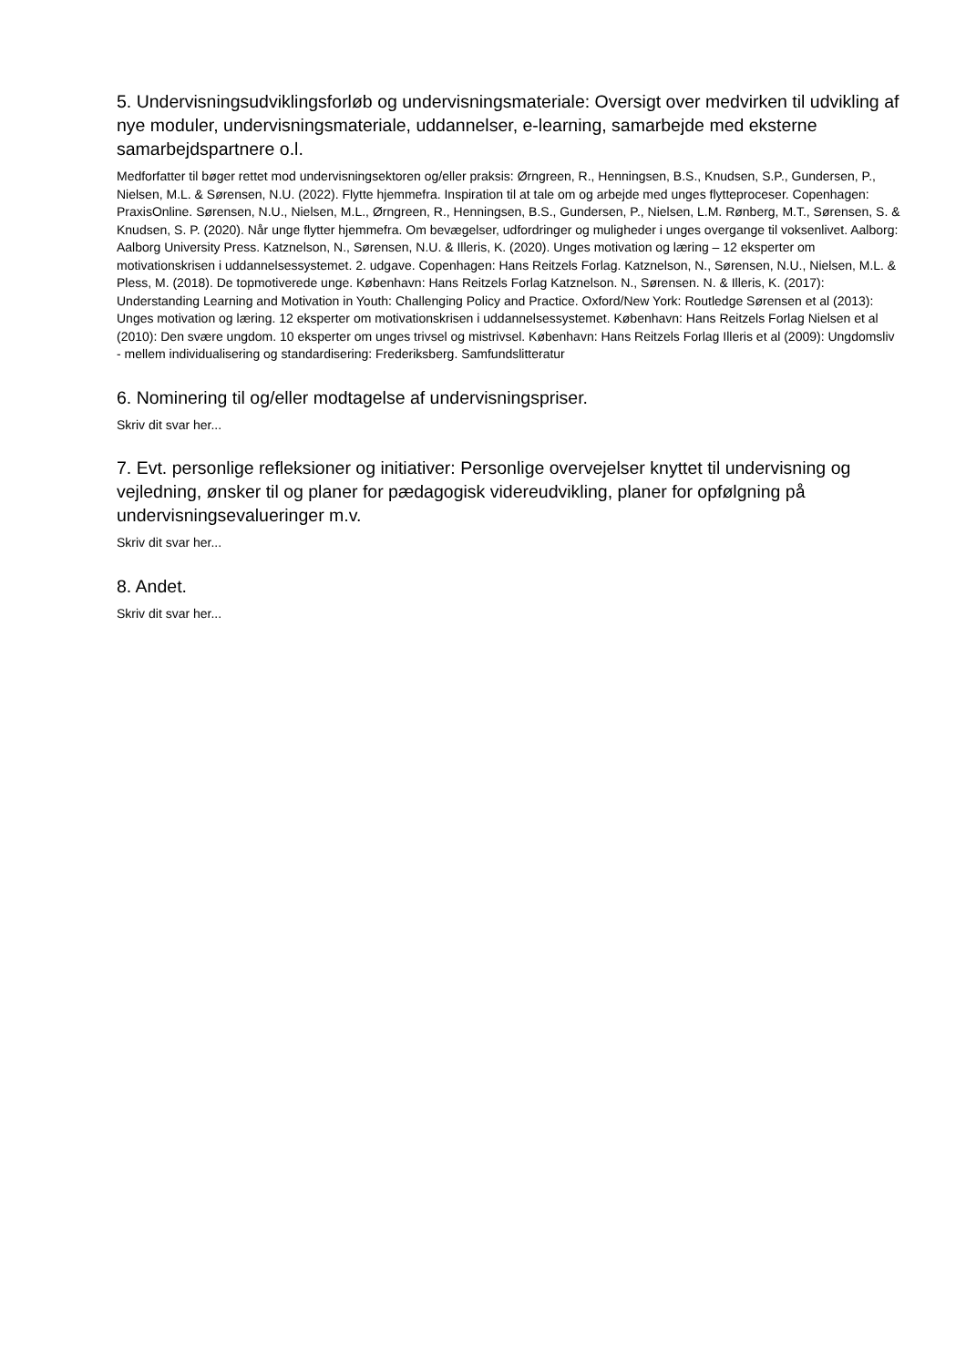5. Undervisningsudviklingsforløb og undervisningsmateriale: Oversigt over medvirken til udvikling af nye moduler, undervisningsmateriale, uddannelser, e-learning, samarbejde med eksterne samarbejdspartnere o.l.
Medforfatter til bøger rettet mod undervisningsektoren og/eller praksis: Ørngreen, R., Henningsen, B.S., Knudsen, S.P., Gundersen, P., Nielsen, M.L. & Sørensen, N.U. (2022). Flytte hjemmefra. Inspiration til at tale om og arbejde med unges flytteproceser. Copenhagen: PraxisOnline. Sørensen, N.U., Nielsen, M.L., Ørngreen, R., Henningsen, B.S., Gundersen, P., Nielsen, L.M. Rønberg, M.T., Sørensen, S. & Knudsen, S. P. (2020). Når unge flytter hjemmefra. Om bevægelser, udfordringer og muligheder i unges overgange til voksenlivet. Aalborg: Aalborg University Press. Katznelson, N., Sørensen, N.U. & Illeris, K. (2020). Unges motivation og læring – 12 eksperter om motivationskrisen i uddannelsessystemet. 2. udgave. Copenhagen: Hans Reitzels Forlag. Katznelson, N., Sørensen, N.U., Nielsen, M.L. & Pless, M. (2018). De topmotiverede unge. København: Hans Reitzels Forlag Katznelson. N., Sørensen. N. & Illeris, K. (2017): Understanding Learning and Motivation in Youth: Challenging Policy and Practice. Oxford/New York: Routledge Sørensen et al (2013): Unges motivation og læring. 12 eksperter om motivationskrisen i uddannelsessystemet. København: Hans Reitzels Forlag Nielsen et al (2010): Den svære ungdom. 10 eksperter om unges trivsel og mistrivsel. København: Hans Reitzels Forlag Illeris et al (2009): Ungdomsliv - mellem individualisering og standardisering: Frederiksberg. Samfundslitteratur
6. Nominering til og/eller modtagelse af undervisningspriser.
Skriv dit svar her...
7. Evt. personlige refleksioner og initiativer: Personlige overvejelser knyttet til undervisning og vejledning, ønsker til og planer for pædagogisk videreudvikling, planer for opfølgning på undervisningsevalueringer m.v.
Skriv dit svar her...
8. Andet.
Skriv dit svar her...